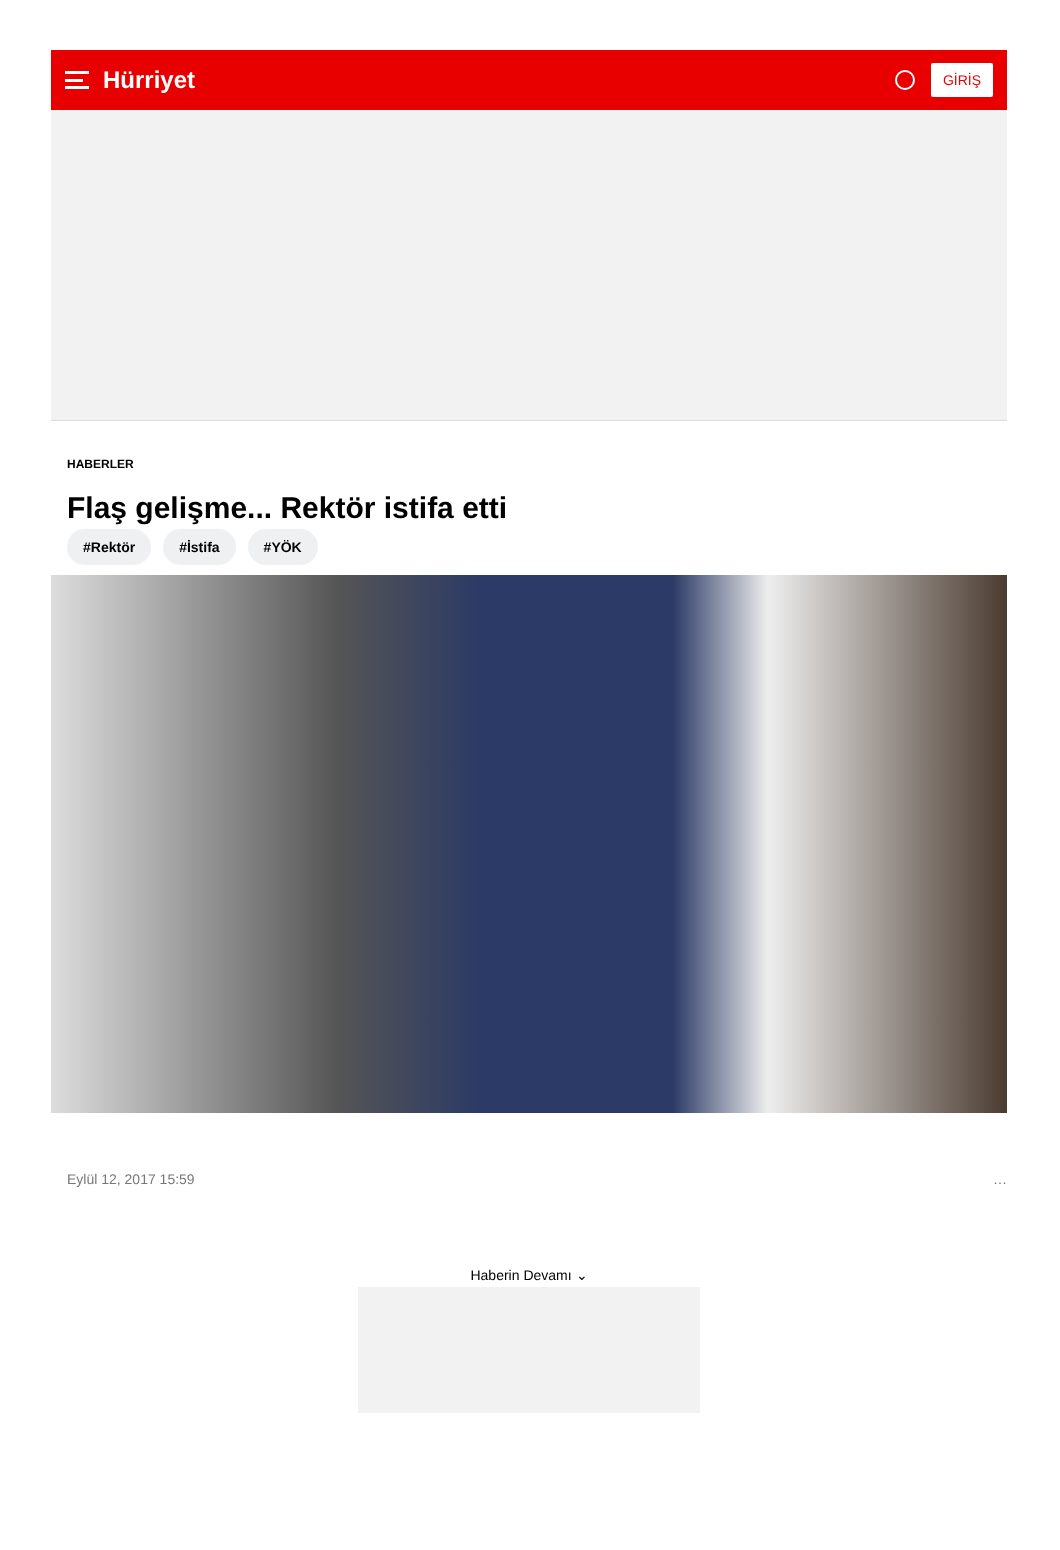Hürriyet
GİRİŞ
HABERLER
Flaş gelişme... Rektör istifa etti
#Rektör #İstifa #YÖK
Eylül 12, 2017 15:59 …
Haberin Devamı ⌄